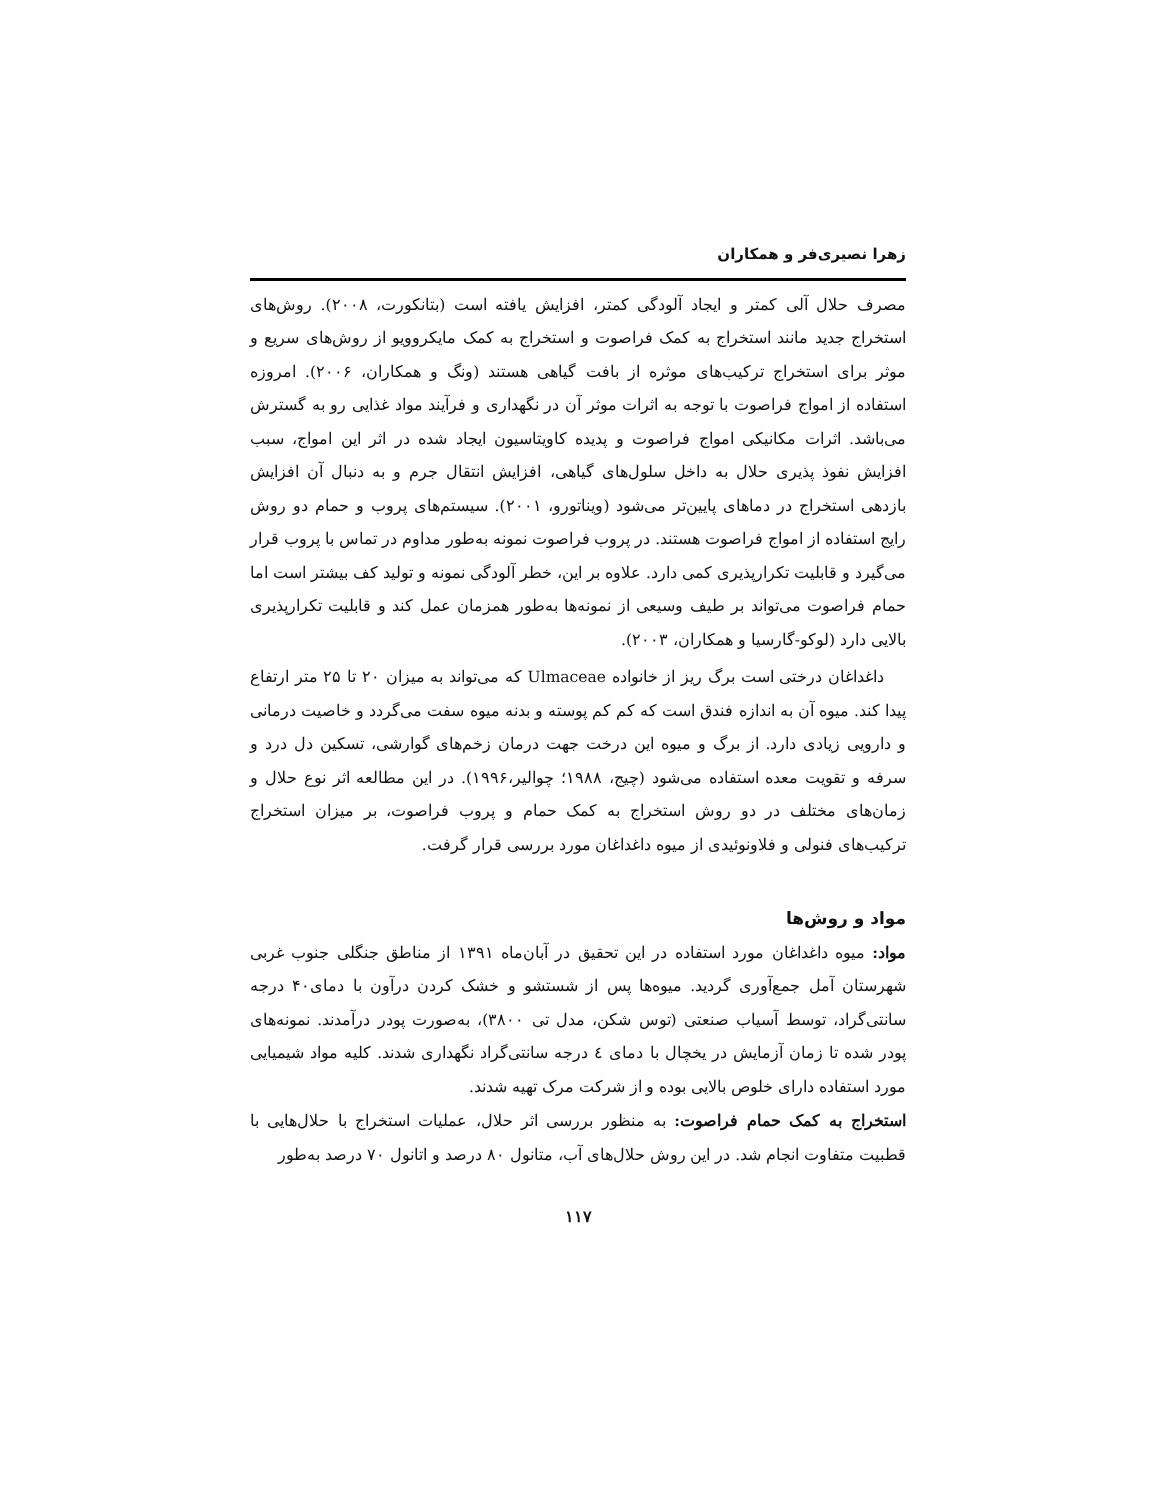زهرا نصیری‌فر و همکاران
مصرف حلال آلی کمتر و ایجاد آلودگی کمتر، افزایش یافته است (بتانکورت، ۲۰۰۸). روش‌های استخراج جدید مانند استخراج به کمک فراصوت و استخراج به کمک مایکروویو از روش‌های سریع و موثر برای استخراج ترکیب‌های موثره از بافت گیاهی هستند (ونگ و همکاران، ۲۰۰۶). امروزه استفاده از امواج فراصوت با توجه به اثرات موثر آن در نگهداری و فرآیند مواد غذایی رو به گسترش می‌باشد. اثرات مکانیکی امواج فراصوت و پدیده کاویتاسیون ایجاد شده در اثر این امواج، سبب افزایش نفوذ پذیری حلال به داخل سلول‌های گیاهی، افزایش انتقال جرم و به دنبال آن افزایش بازدهی استخراج در دماهای پایین‌تر می‌شود (ویناتورو، ۲۰۰۱). سیستم‌های پروب و حمام دو روش رایج استفاده از امواج فراصوت هستند. در پروب فراصوت نمونه به‌طور مداوم در تماس با پروب قرار می‌گیرد و قابلیت تکرارپذیری کمی دارد. علاوه بر این، خطر آلودگی نمونه و تولید کف بیشتر است اما حمام فراصوت می‌تواند بر طیف وسیعی از نمونه‌ها به‌طور همزمان عمل کند و قابلیت تکرارپذیری بالایی دارد (لوکو-گارسیا و همکاران، ۲۰۰۳).
داغداغان درختی است برگ ریز از خانواده Ulmaceae که می‌تواند به میزان ۲۰ تا ۲۵ متر ارتفاع پیدا کند. میوه آن به اندازه فندق است که کم کم پوسته و بدنه میوه سفت می‌گردد و خاصیت درمانی و دارویی زیادی دارد. از برگ و میوه این درخت جهت درمان زخم‌های گوارشی، تسکین دل درد و سرفه و تقویت معده استفاده می‌شود (چیج، ۱۹۸۸؛ چوالیر،۱۹۹۶). در این مطالعه اثر نوع حلال و زمان‌های مختلف در دو روش استخراج به کمک حمام و پروب فراصوت، بر میزان استخراج ترکیب‌های فنولی و فلاونوئیدی از میوه داغداغان مورد بررسی قرار گرفت.
مواد و روش‌ها
مواد: میوه داغداغان مورد استفاده در این تحقیق در آبان‌ماه ۱۳۹۱ از مناطق جنگلی جنوب غربی شهرستان آمل جمع‌آوری گردید. میوه‌ها پس از شستشو و خشک کردن درآون با دمای۴۰ درجه سانتی‌گراد، توسط آسیاب صنعتی (توس شکن، مدل تی ۳۸۰۰)، به‌صورت پودر درآمدند. نمونه‌های پودر شده تا زمان آزمایش در یخچال با دمای ٤ درجه سانتی‌گراد نگهداری شدند. کلیه مواد شیمیایی مورد استفاده دارای خلوص بالایی بوده و از شرکت مرک تهیه شدند.
استخراج به کمک حمام فراصوت: به منظور بررسی اثر حلال، عملیات استخراج با حلال‌هایی با قطبیت متفاوت انجام شد. در این روش حلال‌های آب، متانول ۸۰ درصد و اتانول ۷۰ درصد به‌طور
۱۱۷